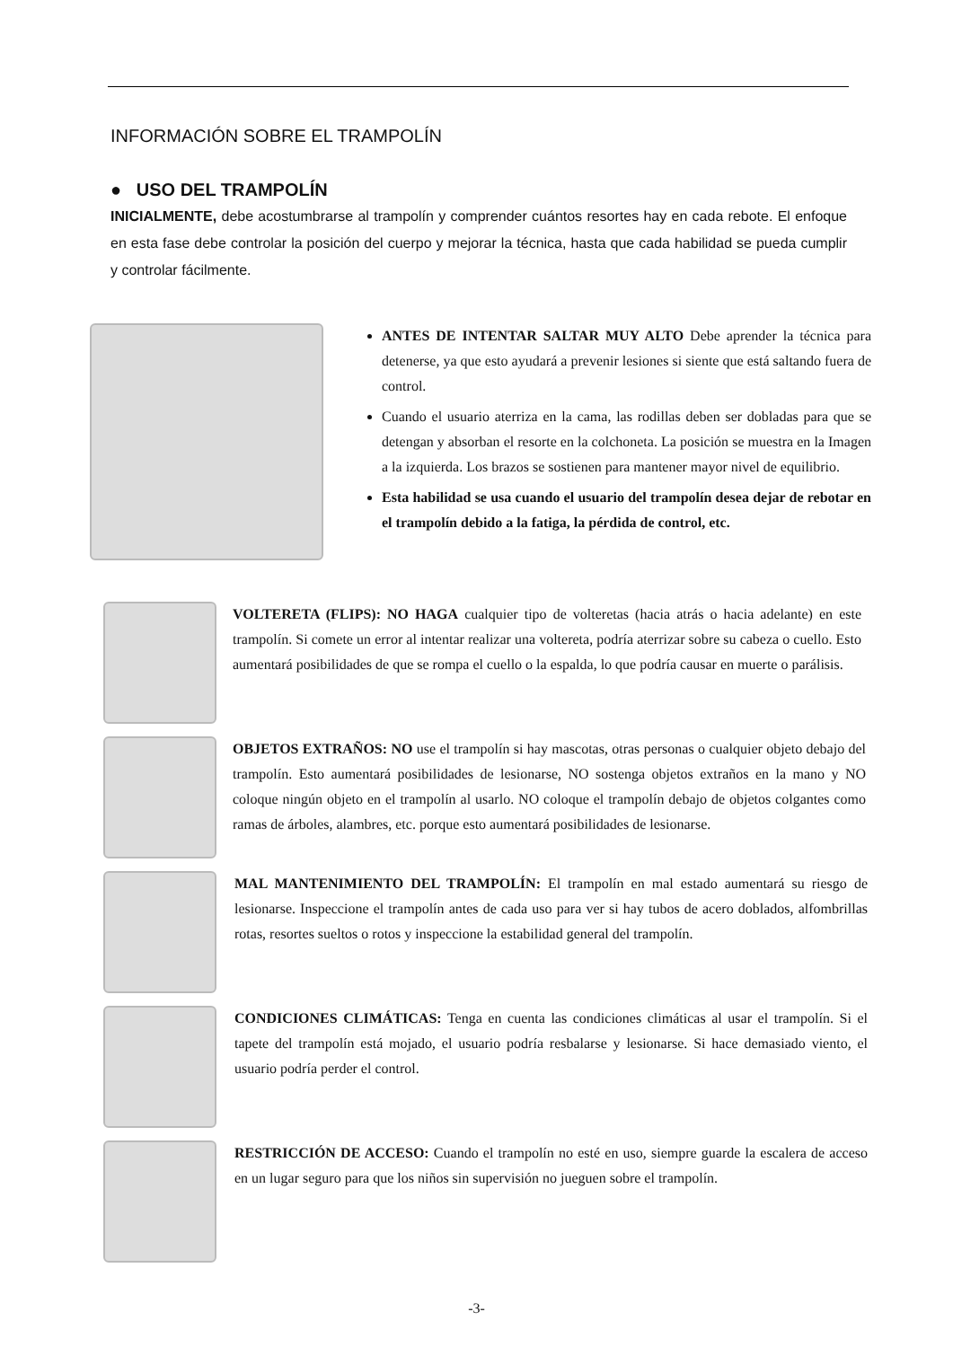INFORMACIÓN SOBRE EL TRAMPOLÍN
● USO DEL TRAMPOLÍN
INICIALMENTE, debe acostumbrarse al trampolín y comprender cuántos resortes hay en cada rebote. El enfoque en esta fase debe controlar la posición del cuerpo y mejorar la técnica, hasta que cada habilidad se pueda cumplir y controlar fácilmente.
ANTES DE INTENTAR SALTAR MUY ALTO Debe aprender la técnica para detenerse, ya que esto ayudará a prevenir lesiones si siente que está saltando fuera de control.
Cuando el usuario aterriza en la cama, las rodillas deben ser dobladas para que se detengan y absorban el resorte en la colchoneta. La posición se muestra en la Imagen a la izquierda. Los brazos se sostienen para mantener mayor nivel de equilibrio.
Esta habilidad se usa cuando el usuario del trampolín desea dejar de rebotar en el trampolín debido a la fatiga, la pérdida de control, etc.
VOLTERETA (FLIPS): NO HAGA cualquier tipo de volteretas (hacia atrás o hacia adelante) en este trampolín. Si comete un error al intentar realizar una voltereta, podría aterrizar sobre su cabeza o cuello. Esto aumentará posibilidades de que se rompa el cuello o la espalda, lo que podría causar en muerte o parálisis.
OBJETOS EXTRAÑOS: NO use el trampolín si hay mascotas, otras personas o cualquier objeto debajo del trampolín. Esto aumentará posibilidades de lesionarse, NO sostenga objetos extraños en la mano y NO coloque ningún objeto en el trampolín al usarlo. NO coloque el trampolín debajo de objetos colgantes como ramas de árboles, alambres, etc. porque esto aumentará posibilidades de lesionarse.
MAL MANTENIMIENTO DEL TRAMPOLÍN: El trampolín en mal estado aumentará su riesgo de lesionarse. Inspeccione el trampolín antes de cada uso para ver si hay tubos de acero doblados, alfombrillas rotas, resortes sueltos o rotos y inspeccione la estabilidad general del trampolín.
CONDICIONES CLIMÁTICAS: Tenga en cuenta las condiciones climáticas al usar el trampolín. Si el tapete del trampolín está mojado, el usuario podría resbalarse y lesionarse. Si hace demasiado viento, el usuario podría perder el control.
RESTRICCIÓN DE ACCESO: Cuando el trampolín no esté en uso, siempre guarde la escalera de acceso en un lugar seguro para que los niños sin supervisión no jueguen sobre el trampolín.
-3-